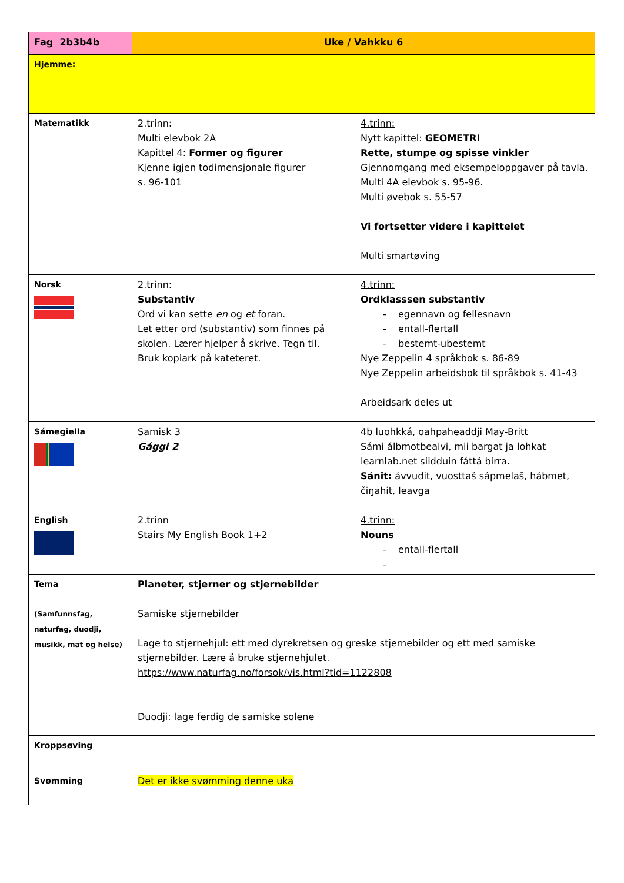| Fag 2b3b4b | Uke / Vahkku 6 | |
| --- | --- | --- |
| Hjemme: | | |
| Matematikk | 2.trinn: Multi elevbok 2A Kapittel 4: Former og figurer Kjenne igjen todimensjonale figurer s. 96-101 | 4.trinn: Nytt kapittel: GEOMETRI Rette, stumpe og spisse vinkler Gjennomgang med eksempeloppgaver på tavla. Multi 4A elevbok s. 95-96. Multi øvebok s. 55-57 Vi fortsetter videre i kapittelet Multi smartøving |
| Norsk | 2.trinn: Substantiv Ord vi kan sette en og et foran. Let etter ord (substantiv) som finnes på skolen. Lærer hjelper å skrive. Tegn til. Bruk kopiark på kateteret. | 4.trinn: Ordklasssen substantiv egennavn og fellesnavn entall-flertall bestemt-ubestemt Nye Zeppelin 4 språkbok s. 86-89 Nye Zeppelin arbeidsbok til språkbok s. 41-43 Arbeidsark deles ut |
| Sámegiella | Samisk 3 Gággi 2 | 4b luohkká, oahpaheaddji May-Britt Sámi álbmotbeaivi, mii bargat ja lohkat learnlab.net siidduin fáttá birra. Sánit: ávvudit, vuosttaš sápmelaš, hábmet, čiŋahit, leavga |
| English | 2.trinn Stairs My English Book 1+2 | 4.trinn: Nouns entall-flertall |
| Tema (Samfunnsfag, naturfag, duodji, musikk, mat og helse) | Planeter, stjerner og stjernebilder Samiske stjernebilder Lage to stjernehjul: ett med dyrekretsen og greske stjernebilder og ett med samiske stjernebilder. Lære å bruke stjernehjulet. https://www.naturfag.no/forsok/vis.html?tid=1122808 Duodji: lage ferdig de samiske solene | |
| Kroppsøving | | |
| Svømming | Det er ikke svømming denne uka | |